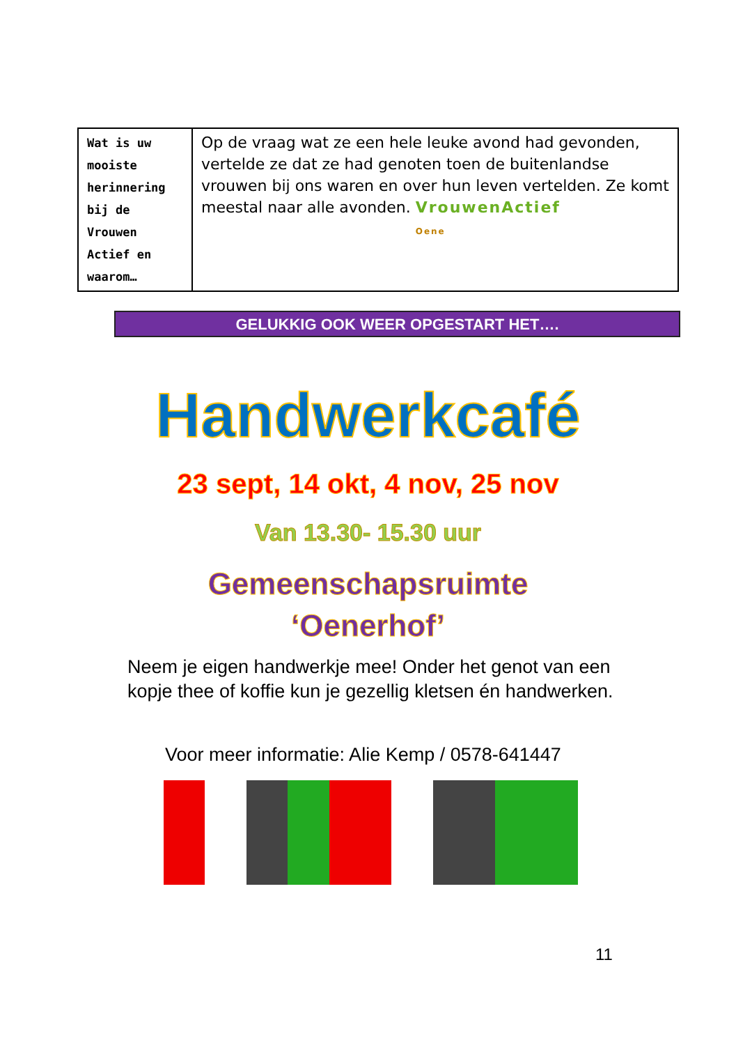| Wat is uw mooiste herinnering bij de Vrouwen Actief en waarom… | Op de vraag wat ze een hele leuke avond had gevonden, vertelde ze dat ze had genoten toen de buitenlandse vrouwen bij ons waren en over hun leven vertelden. Ze komt meestal naar alle avonden. VrouwenActief Oene |
GELUKKIG OOK WEER OPGESTART HET….
Handwerkcafé
23 sept, 14 okt, 4 nov, 25 nov
Van 13.30- 15.30 uur
Gemeenschapsruimte
‘Oenerhof’
Neem je eigen handwerkje mee! Onder het genot van een kopje thee of koffie kun je gezellig kletsen én handwerken.
Voor meer informatie: Alie Kemp / 0578-641447
11